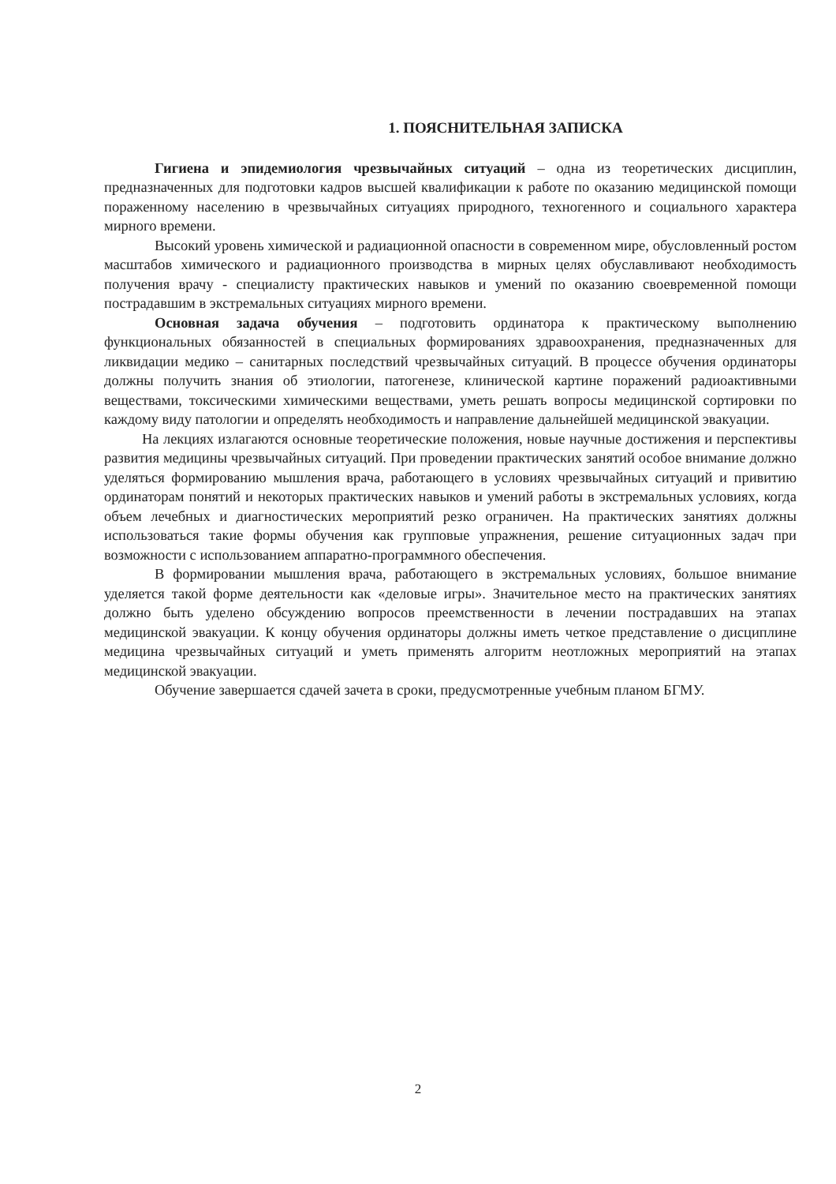1. ПОЯСНИТЕЛЬНАЯ ЗАПИСКА
Гигиена и эпидемиология чрезвычайных ситуаций – одна из теоретических дисциплин, предназначенных для подготовки кадров высшей квалификации к работе по оказанию медицинской помощи пораженному населению в чрезвычайных ситуациях природного, техногенного и социального характера мирного времени.
Высокий уровень химической и радиационной опасности в современном мире, обусловленный ростом масштабов химического и радиационного производства в мирных целях обуславливают необходимость получения врачу - специалисту практических навыков и умений по оказанию своевременной помощи пострадавшим в экстремальных ситуациях мирного времени.
Основная задача обучения – подготовить ординатора к практическому выполнению функциональных обязанностей в специальных формированиях здравоохранения, предназначенных для ликвидации медико – санитарных последствий чрезвычайных ситуаций. В процессе обучения ординаторы должны получить знания об этиологии, патогенезе, клинической картине поражений радиоактивными веществами, токсическими химическими веществами, уметь решать вопросы медицинской сортировки по каждому виду патологии и определять необходимость и направление дальнейшей медицинской эвакуации.
На лекциях излагаются основные теоретические положения, новые научные достижения и перспективы развития медицины чрезвычайных ситуаций. При проведении практических занятий особое внимание должно уделяться формированию мышления врача, работающего в условиях чрезвычайных ситуаций и привитию ординаторам понятий и некоторых практических навыков и умений работы в экстремальных условиях, когда объем лечебных и диагностических мероприятий резко ограничен. На практических занятиях должны использоваться такие формы обучения как групповые упражнения, решение ситуационных задач при возможности с использованием аппаратно-программного обеспечения.
В формировании мышления врача, работающего в экстремальных условиях, большое внимание уделяется такой форме деятельности как «деловые игры». Значительное место на практических занятиях должно быть уделено обсуждению вопросов преемственности в лечении пострадавших на этапах медицинской эвакуации. К концу обучения ординаторы должны иметь четкое представление о дисциплине медицина чрезвычайных ситуаций и уметь применять алгоритм неотложных мероприятий на этапах медицинской эвакуации.
Обучение завершается сдачей зачета в сроки, предусмотренные учебным планом БГМУ.
2